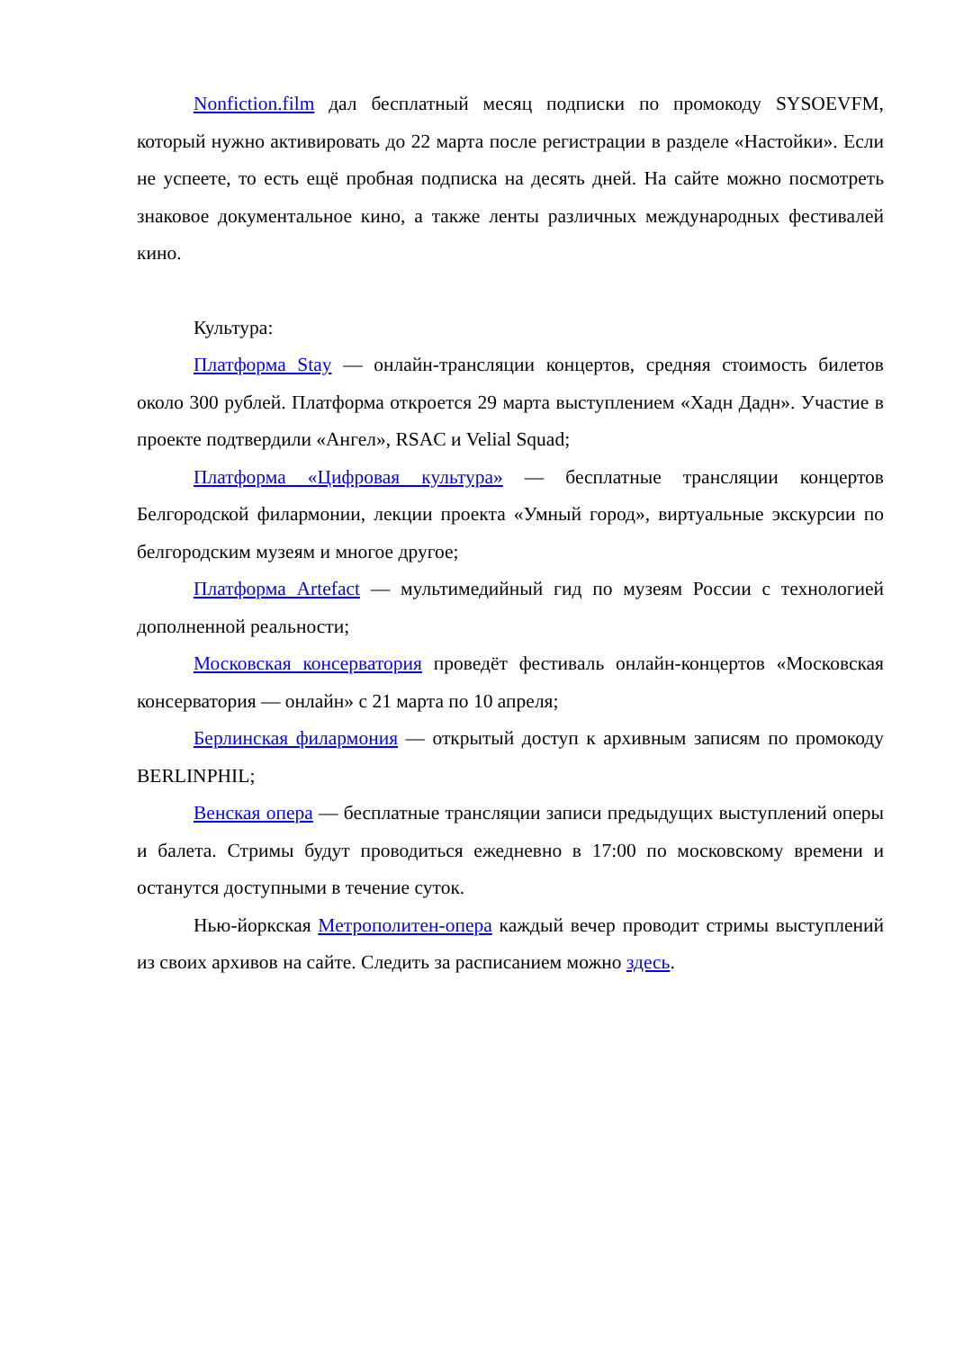Nonfiction.film дал бесплатный месяц подписки по промокоду SYSOEVFM, который нужно активировать до 22 марта после регистрации в разделе «Настойки». Если не успеете, то есть ещё пробная подписка на десять дней. На сайте можно посмотреть знаковое документальное кино, а также ленты различных международных фестивалей кино.
Культура:
Платформа Stay — онлайн-трансляции концертов, средняя стоимость билетов около 300 рублей. Платформа откроется 29 марта выступлением «Хадн Дадн». Участие в проекте подтвердили «Ангел», RSAC и Velial Squad;
Платформа «Цифровая культура» — бесплатные трансляции концертов Белгородской филармонии, лекции проекта «Умный город», виртуальные экскурсии по белгородским музеям и многое другое;
Платформа Artefact — мультимедийный гид по музеям России с технологией дополненной реальности;
Московская консерватория проведёт фестиваль онлайн-концертов «Московская консерватория — онлайн» с 21 марта по 10 апреля;
Берлинская филармония — открытый доступ к архивным записям по промокоду BERLINPHIL;
Венская опера — бесплатные трансляции записи предыдущих выступлений оперы и балета. Стримы будут проводиться ежедневно в 17:00 по московскому времени и останутся доступными в течение суток.
Нью-йоркская Метрополитен-опера каждый вечер проводит стримы выступлений из своих архивов на сайте. Следить за расписанием можно здесь.